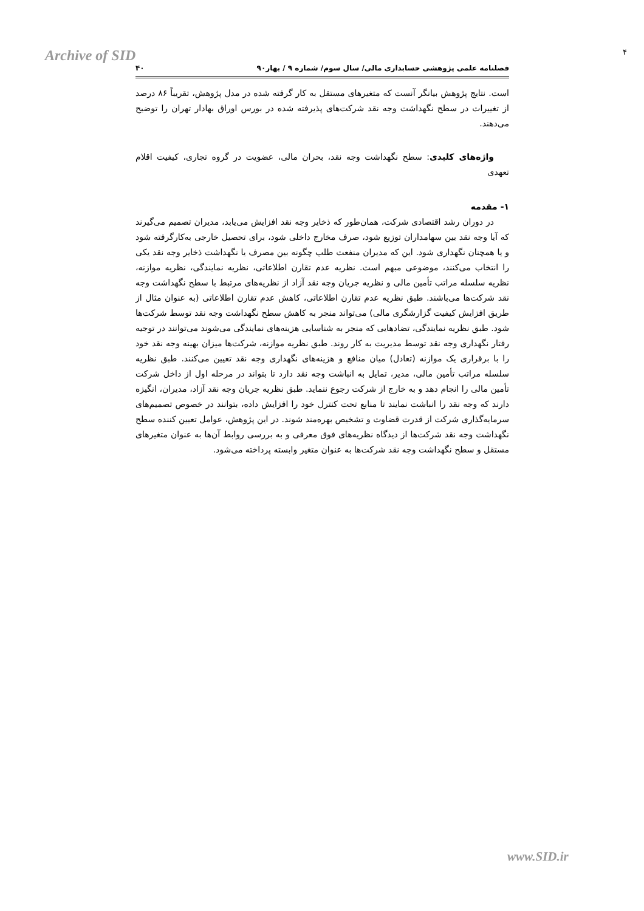Archive of SID ۴
فصلنامه علمی پژوهشی حسابداری مالی/ سال سوم/ شماره ۹ / بهار۹۰ ۴۰
است. نتایج پژوهش بیانگر آنست که متغیرهای مستقل به کار گرفته شده در مدل پژوهش، تقریباً ۸۶ درصد از تغییرات در سطح نگهداشت وجه نقد شرکت‌های پذیرفته شده در بورس اوراق بهادار تهران را توضیح می‌دهند.
واژه‌های کلیدی: سطح نگهداشت وجه نقد، بحران مالی، عضویت در گروه تجاری، کیفیت اقلام تعهدی
۱- مقدمه
در دوران رشد اقتصادی شرکت، همان‌طور که ذخایر وجه نقد افزایش می‌یابد، مدیران تصمیم می‌گیرند که آیا وجه نقد بین سهامداران توزیع شود، صرف مخارج داخلی شود، برای تحصیل خارجی به‌کارگرفته شود و یا همچنان نگهداری شود. این که مدیران منفعت طلب چگونه بین مصرف یا نگهداشت ذخایر وجه نقد یکی را انتخاب می‌کنند، موضوعی مبهم است. نظریه عدم تقارن اطلاعاتی، نظریه نمایندگی، نظریه موازنه، نظریه سلسله مراتب تأمین مالی و نظریه جریان وجه نقد آزاد از نظریه‌های مرتبط با سطح نگهداشت وجه نقد شرکت‌ها می‌باشند. طبق نظریه عدم تقارن اطلاعاتی، کاهش عدم تقارن اطلاعاتی (به عنوان مثال از طریق افزایش کیفیت گزارشگری مالی) می‌تواند منجر به کاهش سطح نگهداشت وجه نقد توسط شرکت‌ها شود. طبق نظریه نمایندگی، تضادهایی که منجر به شناسایی هزینه‌های نمایندگی می‌شوند می‌توانند در توجیه رفتار نگهداری وجه نقد توسط مدیریت به کار روند. طبق نظریه موازنه، شرکت‌ها میزان بهینه وجه نقد خود را با برقراری یک موازنه (تعادل) میان منافع و هزینه‌های نگهداری وجه نقد تعیین می‌کنند. طبق نظریه سلسله مراتب تأمین مالی، مدیر، تمایل به انباشت وجه نقد دارد تا بتواند در مرحله اول از داخل شرکت تأمین مالی را انجام دهد و به خارج از شرکت رجوع ننماید. طبق نظریه جریان وجه نقد آزاد، مدیران، انگیزه دارند که وجه نقد را انباشت نمایند تا منابع تحت کنترل خود را افزایش داده، بتوانند در خصوص تصمیم‌های سرمایه‌گذاری شرکت از قدرت قضاوت و تشخیص بهره‌مند شوند. در این پژوهش، عوامل تعیین کننده سطح نگهداشت وجه نقد شرکت‌ها از دیدگاه نظریه‌های فوق معرفی و به بررسی روابط آن‌ها به عنوان متغیرهای مستقل و سطح نگهداشت وجه نقد شرکت‌ها به عنوان متغیر وابسته پرداخته می‌شود.
www.SID.ir